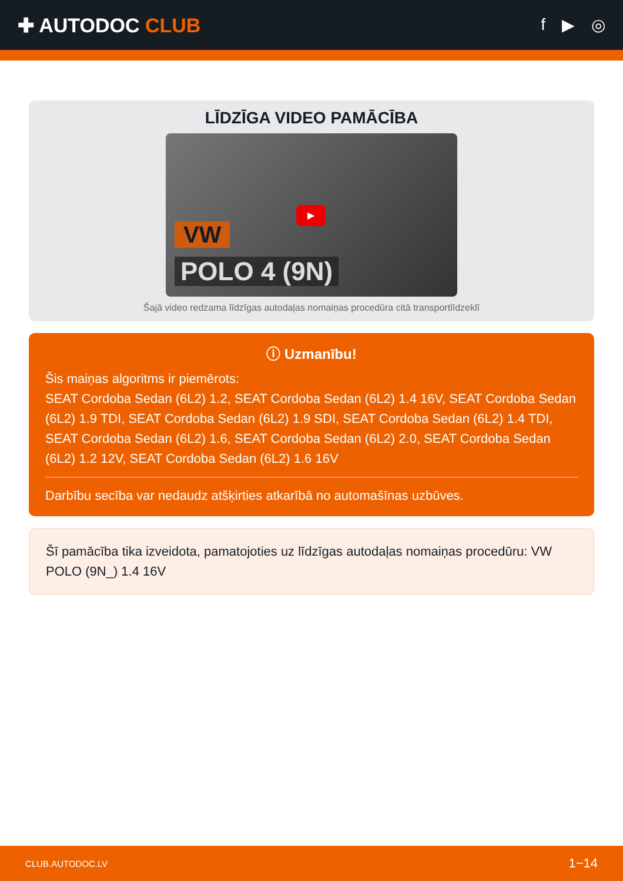✚ AUTODOC CLUB
f ▶ ◎
LĪDZĪGA VIDEO PAMĀCĪBA
▶
VW
POLO 4 (9N)
Šajā video redzama līdzīgas autodaļas nomaiņas procedūra citā transportlīdzeklī
ⓘ Uzmanību!
Šis maiņas algoritms ir piemērots:
SEAT Cordoba Sedan (6L2) 1.2, SEAT Cordoba Sedan (6L2) 1.4 16V, SEAT Cordoba Sedan (6L2) 1.9 TDI, SEAT Cordoba Sedan (6L2) 1.9 SDI, SEAT Cordoba Sedan (6L2) 1.4 TDI, SEAT Cordoba Sedan (6L2) 1.6, SEAT Cordoba Sedan (6L2) 2.0, SEAT Cordoba Sedan (6L2) 1.2 12V, SEAT Cordoba Sedan (6L2) 1.6 16V
Darbību secība var nedaudz atšķirties atkarībā no automašīnas uzbūves.
Šī pamācība tika izveidota, pamatojoties uz līdzīgas autodaļas nomaiņas procedūru: VW POLO (9N_) 1.4 16V
CLUB.AUTODOC.LV 1−14